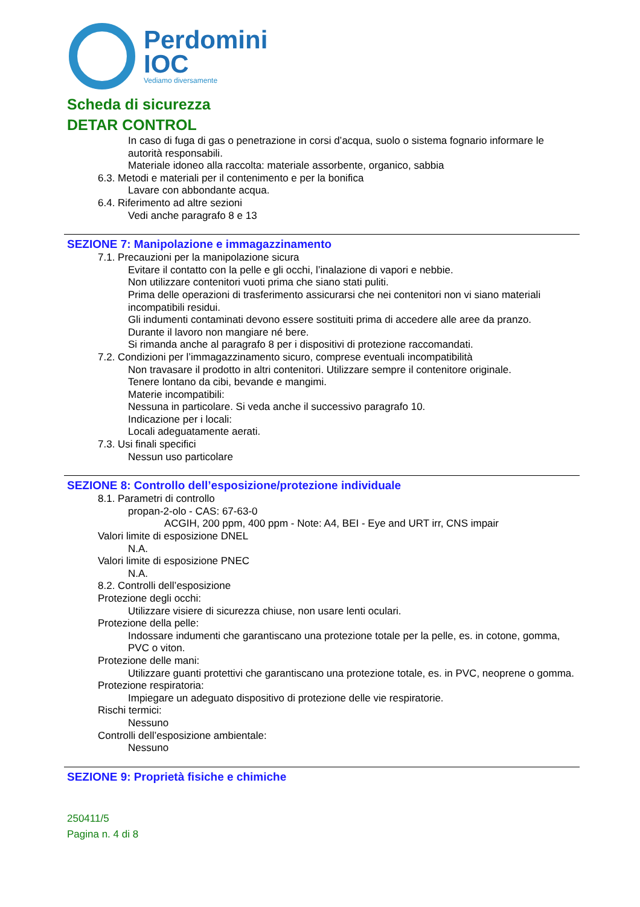Perdomini
IOC
Vediamo diversamente
Scheda di sicurezza
DETAR CONTROL
In caso di fuga di gas o penetrazione in corsi d’acqua, suolo o sistema fognario informare le autorità responsabili.
Materiale idoneo alla raccolta: materiale assorbente, organico, sabbia
6.3. Metodi e materiali per il contenimento e per la bonifica
Lavare con abbondante acqua.
6.4. Riferimento ad altre sezioni
Vedi anche paragrafo 8 e 13
SEZIONE 7: Manipolazione e immagazzinamento
7.1. Precauzioni per la manipolazione sicura
Evitare il contatto con la pelle e gli occhi, l’inalazione di vapori e nebbie.
Non utilizzare contenitori vuoti prima che siano stati puliti.
Prima delle operazioni di trasferimento assicurarsi che nei contenitori non vi siano materiali incompatibili residui.
Gli indumenti contaminati devono essere sostituiti prima di accedere alle aree da pranzo.
Durante il lavoro non mangiare né bere.
Si rimanda anche al paragrafo 8 per i dispositivi di protezione raccomandati.
7.2. Condizioni per l’immagazzinamento sicuro, comprese eventuali incompatibilità
Non travasare il prodotto in altri contenitori. Utilizzare sempre il contenitore originale.
Tenere lontano da cibi, bevande e mangimi.
Materie incompatibili:
Nessuna in particolare. Si veda anche il successivo paragrafo 10.
Indicazione per i locali:
Locali adeguatamente aerati.
7.3. Usi finali specifici
Nessun uso particolare
SEZIONE 8: Controllo dell’esposizione/protezione individuale
8.1. Parametri di controllo
propan-2-olo - CAS: 67-63-0
ACGIH, 200 ppm, 400 ppm - Note: A4, BEI - Eye and URT irr, CNS impair
Valori limite di esposizione DNEL
N.A.
Valori limite di esposizione PNEC
N.A.
8.2. Controlli dell’esposizione
Protezione degli occhi:
Utilizzare visiere di sicurezza chiuse, non usare lenti oculari.
Protezione della pelle:
Indossare indumenti che garantiscano una protezione totale per la pelle, es. in cotone, gomma, PVC o viton.
Protezione delle mani:
Utilizzare guanti protettivi che garantiscano una protezione totale, es. in PVC, neoprene o gomma.
Protezione respiratoria:
Impiegare un adeguato dispositivo di protezione delle vie respiratorie.
Rischi termici:
Nessuno
Controlli dell’esposizione ambientale:
Nessuno
SEZIONE 9: Proprietà fisiche e chimiche
250411/5
Pagina n. 4 di 8